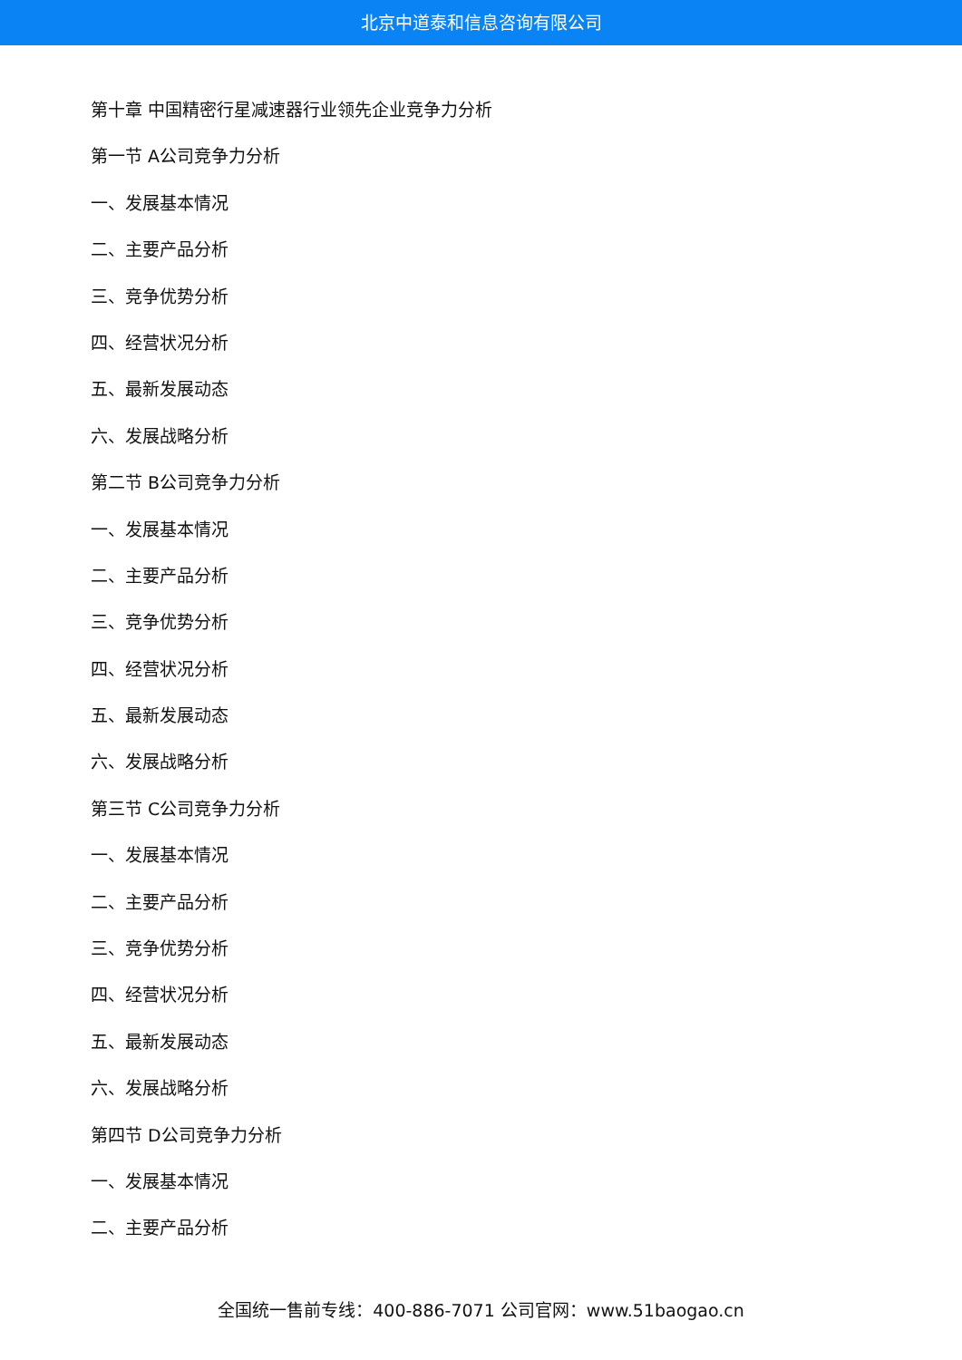北京中道泰和信息咨询有限公司
第十章 中国精密行星减速器行业领先企业竞争力分析
第一节 A公司竞争力分析
一、发展基本情况
二、主要产品分析
三、竞争优势分析
四、经营状况分析
五、最新发展动态
六、发展战略分析
第二节 B公司竞争力分析
一、发展基本情况
二、主要产品分析
三、竞争优势分析
四、经营状况分析
五、最新发展动态
六、发展战略分析
第三节 C公司竞争力分析
一、发展基本情况
二、主要产品分析
三、竞争优势分析
四、经营状况分析
五、最新发展动态
六、发展战略分析
第四节 D公司竞争力分析
一、发展基本情况
二、主要产品分析
全国统一售前专线：400-886-7071 公司官网：www.51baogao.cn